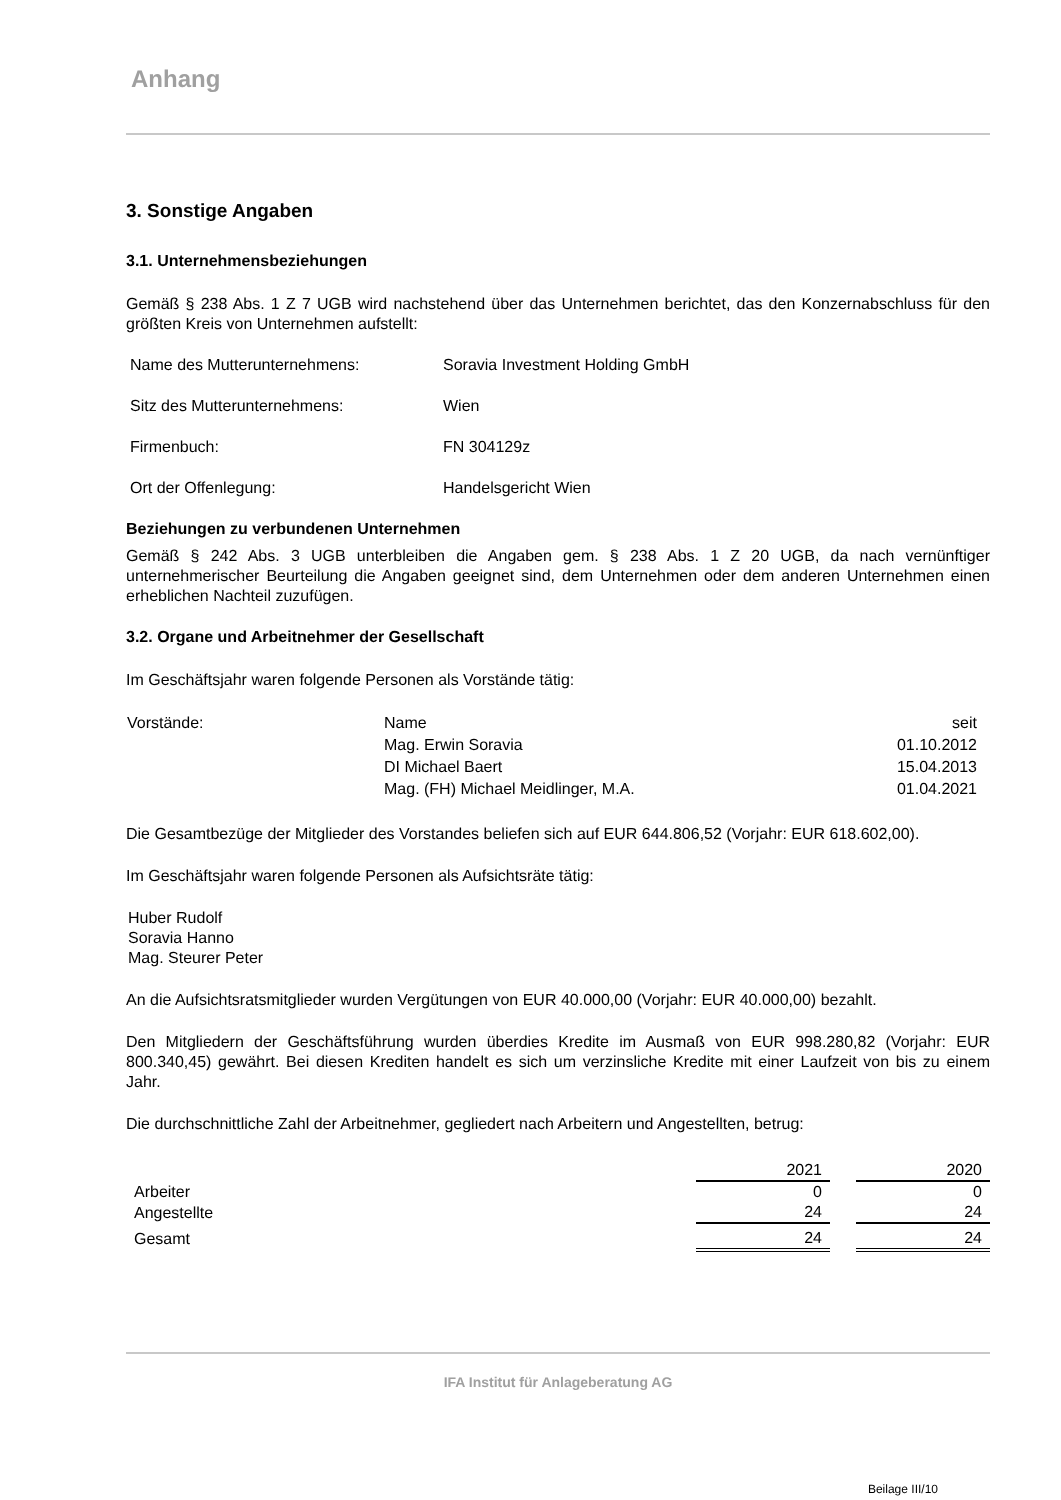Anhang
3. Sonstige Angaben
3.1. Unternehmensbeziehungen
Gemäß § 238 Abs. 1 Z 7 UGB wird nachstehend über das Unternehmen berichtet, das den Konzernabschluss für den größten Kreis von Unternehmen aufstellt:
| Name des Mutterunternehmens: | Soravia Investment Holding GmbH |
| Sitz des Mutterunternehmens: | Wien |
| Firmenbuch: | FN 304129z |
| Ort der Offenlegung: | Handelsgericht Wien |
Beziehungen zu verbundenen Unternehmen
Gemäß § 242 Abs. 3 UGB unterbleiben die Angaben gem. § 238 Abs. 1 Z 20 UGB, da nach vernünftiger unternehmerischer Beurteilung die Angaben geeignet sind, dem Unternehmen oder dem anderen Unternehmen einen erheblichen Nachteil zuzufügen.
3.2. Organe und Arbeitnehmer der Gesellschaft
Im Geschäftsjahr waren folgende Personen als Vorstände tätig:
| Vorstände: | Name | seit |
| | Mag. Erwin Soravia | 01.10.2012 |
| | DI Michael Baert | 15.04.2013 |
| | Mag. (FH) Michael Meidlinger, M.A. | 01.04.2021 |
Die Gesamtbezüge der Mitglieder des Vorstandes beliefen sich auf EUR 644.806,52 (Vorjahr: EUR 618.602,00).
Im Geschäftsjahr waren folgende Personen als Aufsichtsräte tätig:
Huber Rudolf
Soravia Hanno
Mag. Steurer Peter
An die Aufsichtsratsmitglieder wurden Vergütungen von EUR 40.000,00 (Vorjahr: EUR 40.000,00) bezahlt.
Den Mitgliedern der Geschäftsführung wurden überdies Kredite im Ausmaß von EUR 998.280,82 (Vorjahr: EUR 800.340,45) gewährt. Bei diesen Krediten handelt es sich um verzinsliche Kredite mit einer Laufzeit von bis zu einem Jahr.
Die durchschnittliche Zahl der Arbeitnehmer, gegliedert nach Arbeitern und Angestellten, betrug:
| | 2021 | | 2020 |
| Arbeiter | 0 | | 0 |
| Angestellte | 24 | | 24 |
| Gesamt | 24 | | 24 |
IFA Institut für Anlageberatung AG
Beilage III/10